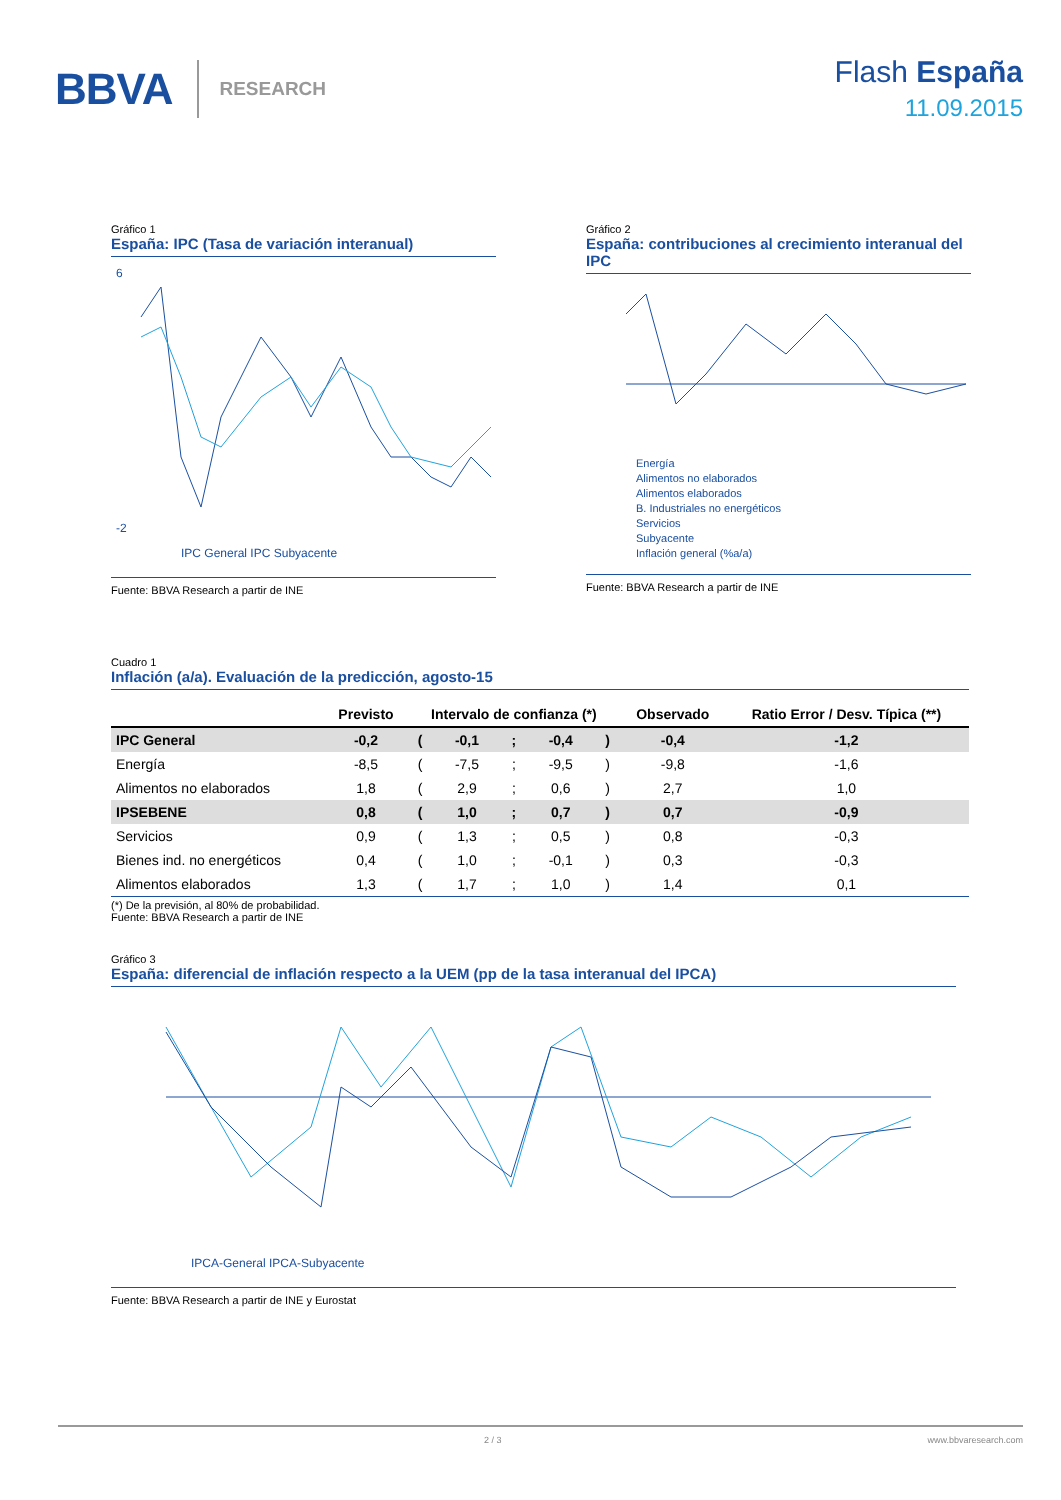BBVA RESEARCH
Flash España
11.09.2015
Gráfico 1
España: IPC (Tasa de variación interanual)
6
-2
IPC General IPC Subyacente
Fuente: BBVA Research a partir de INE
Gráfico 2
España: contribuciones al crecimiento interanual del IPC
Energía
Alimentos no elaborados
Alimentos elaborados
B. Industriales no energéticos
Servicios
Subyacente
Inflación general (%a/a)
Fuente: BBVA Research a partir de INE
Cuadro 1
Inflación (a/a). Evaluación de la predicción, agosto-15
| | Previsto | Intervalo de confianza (*) | | | | | Observado | Ratio Error / Desv. Típica (**) |
| --- | --- | --- | --- | --- | --- | --- | --- | --- |
| IPC General | -0,2 | ( | -0,1 | ; | -0,4 | ) | -0,4 | -1,2 |
| Energía | -8,5 | ( | -7,5 | ; | -9,5 | ) | -9,8 | -1,6 |
| Alimentos no elaborados | 1,8 | ( | 2,9 | ; | 0,6 | ) | 2,7 | 1,0 |
| IPSEBENE | 0,8 | ( | 1,0 | ; | 0,7 | ) | 0,7 | -0,9 |
| Servicios | 0,9 | ( | 1,3 | ; | 0,5 | ) | 0,8 | -0,3 |
| Bienes ind. no energéticos | 0,4 | ( | 1,0 | ; | -0,1 | ) | 0,3 | -0,3 |
| Alimentos elaborados | 1,3 | ( | 1,7 | ; | 1,0 | ) | 1,4 | 0,1 |
(*) De la previsión, al 80% de probabilidad.
Fuente: BBVA Research a partir de INE
Gráfico 3
España: diferencial de inflación respecto a la UEM (pp de la tasa interanual del IPCA)
IPCA-General IPCA-Subyacente
Fuente: BBVA Research a partir de INE y Eurostat
2 / 3 www.bbvaresearch.com